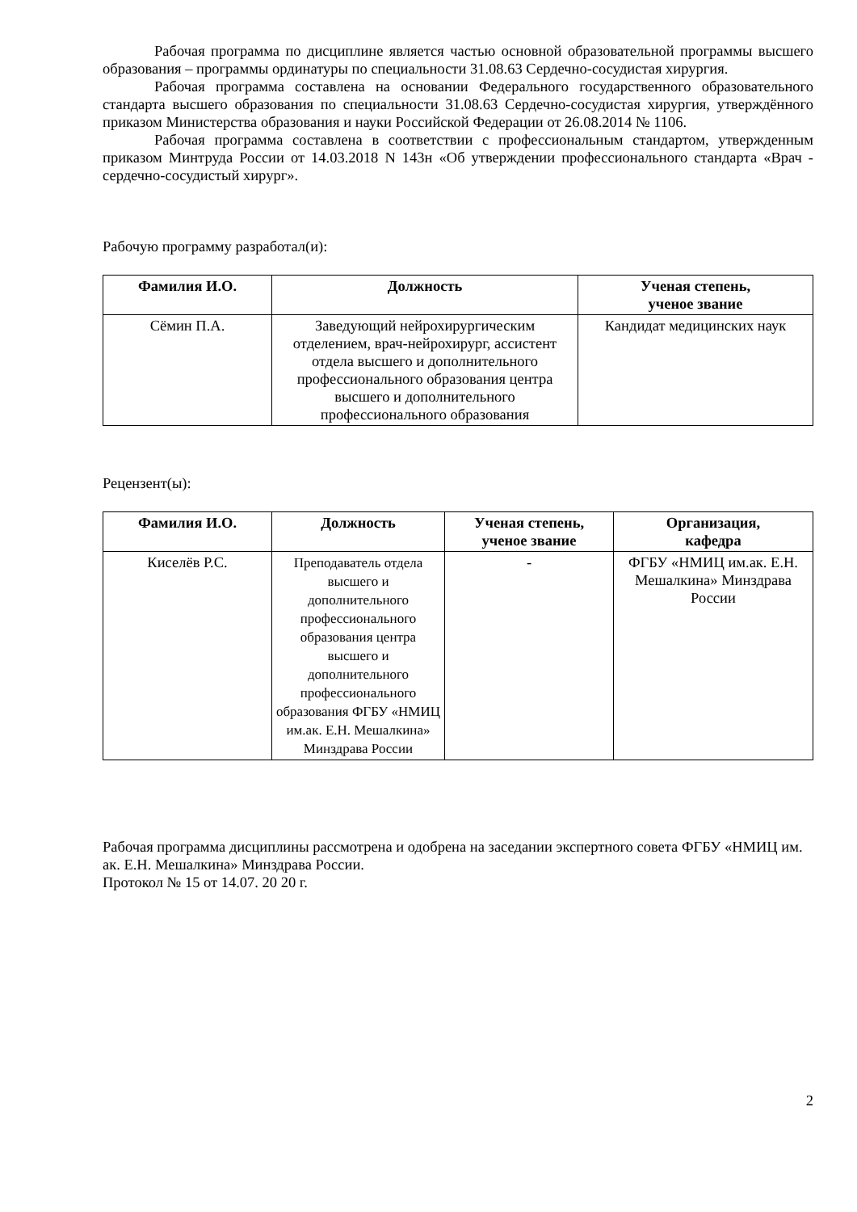Рабочая программа по дисциплине является частью основной образовательной программы высшего образования – программы ординатуры по специальности 31.08.63 Сердечно-сосудистая хирургия.
Рабочая программа составлена на основании Федерального государственного образовательного стандарта высшего образования по специальности 31.08.63 Сердечно-сосудистая хирургия, утверждённого приказом Министерства образования и науки Российской Федерации от 26.08.2014 № 1106.
Рабочая программа составлена в соответствии с профессиональным стандартом, утвержденным приказом Минтруда России от 14.03.2018 N 143н «Об утверждении профессионального стандарта «Врач - сердечно-сосудистый хирург».
Рабочую программу разработал(и):
| Фамилия И.О. | Должность | Ученая степень, ученое звание |
| --- | --- | --- |
| Сёмин П.А. | Заведующий нейрохирургическим отделением, врач-нейрохирург, ассистент отдела высшего и дополнительного профессионального образования центра высшего и дополнительного профессионального образования | Кандидат медицинских наук |
Рецензент(ы):
| Фамилия И.О. | Должность | Ученая степень, ученое звание | Организация, кафедра |
| --- | --- | --- | --- |
| Киселёв Р.С. | Преподаватель отдела высшего и дополнительного профессионального образования центра высшего и дополнительного профессионального образования ФГБУ «НМИЦ им.ак. Е.Н. Мешалкина» Минздрава России | - | ФГБУ «НМИЦ им.ак. Е.Н. Мешалкина» Минздрава России |
Рабочая программа дисциплины рассмотрена и одобрена на заседании экспертного совета ФГБУ «НМИЦ им. ак. Е.Н. Мешалкина» Минздрава России.
Протокол № 15 от 14.07. 20 20 г.
2